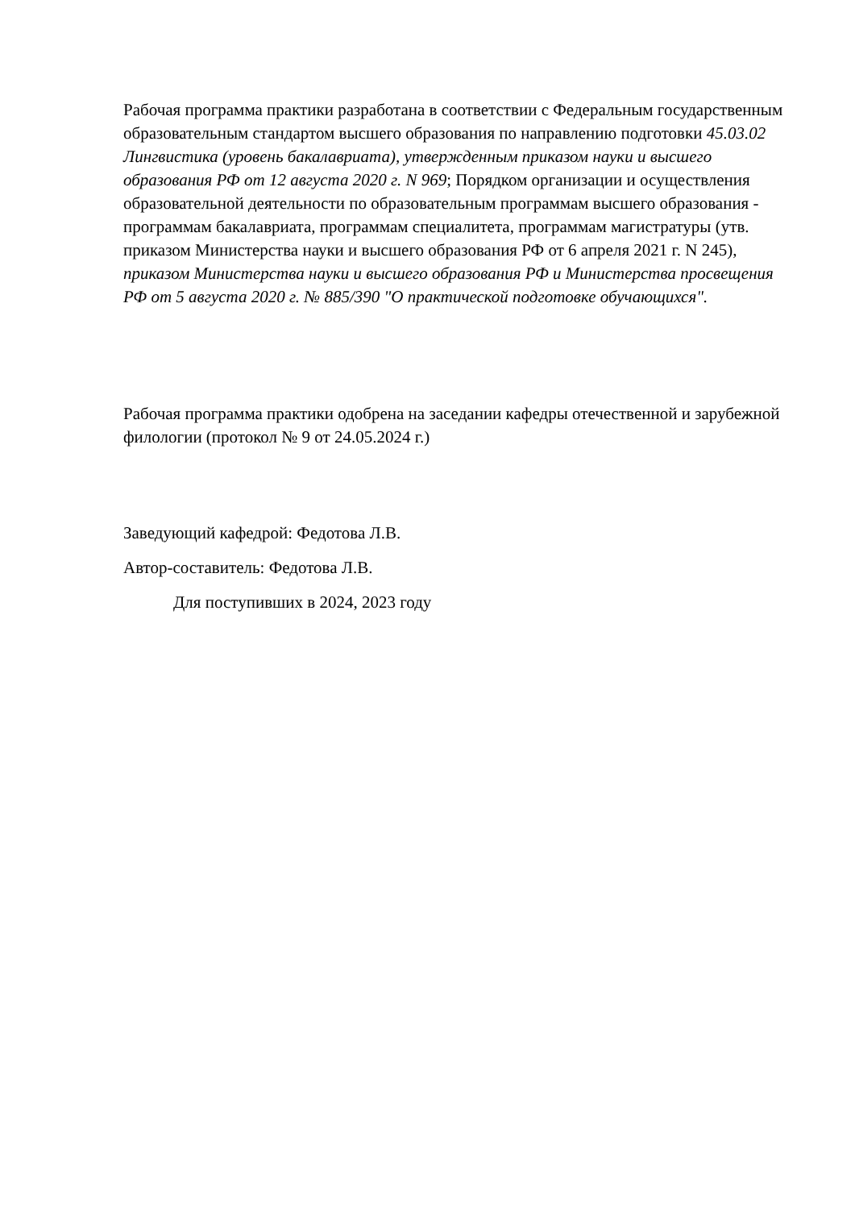Рабочая программа практики разработана в соответствии с Федеральным государственным образовательным стандартом высшего образования по направлению подготовки 45.03.02 Лингвистика (уровень бакалавриата), утвержденным приказом науки и высшего образования РФ от 12 августа 2020 г. N 969; Порядком организации и осуществления образовательной деятельности по образовательным программам высшего образования - программам бакалавриата, программам специалитета, программам магистратуры (утв. приказом Министерства науки и высшего образования РФ от 6 апреля 2021 г. N 245), приказом Министерства науки и высшего образования РФ и Министерства просвещения РФ от 5 августа 2020 г. № 885/390 "О практической подготовке обучающихся".
Рабочая программа практики одобрена на заседании кафедры отечественной и зарубежной филологии (протокол № 9 от 24.05.2024 г.)
Заведующий кафедрой: Федотова Л.В.
Автор-составитель: Федотова Л.В.
Для поступивших в 2024, 2023 году